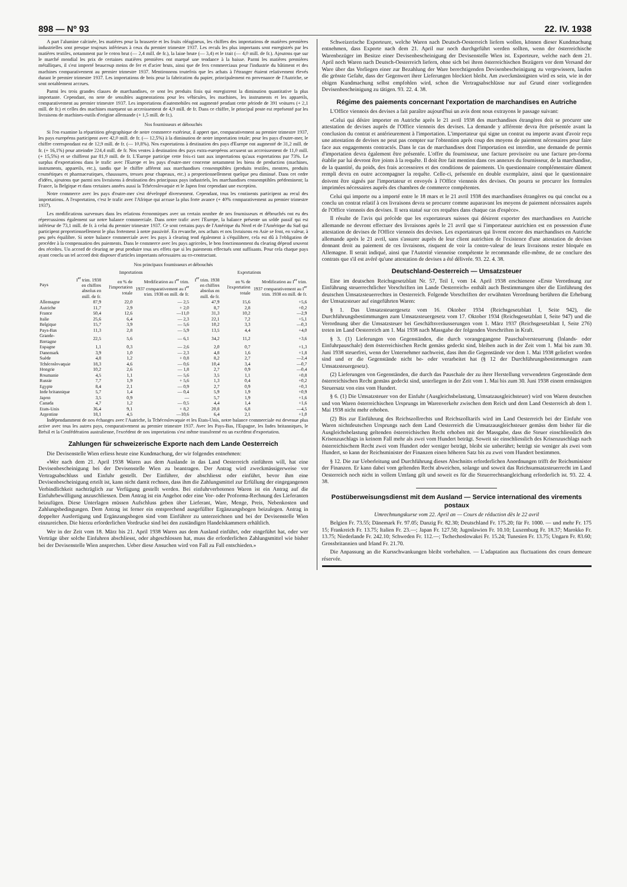898 — Nº 93 22. IV. 1938
A part l'alumine calcinée, les matières pour la brasserie et les fruits oléagineux, les chiffres des importations de matières premières industrielles sont presque toujours inférieurs à ceux du premier trimestre 1937. Les reculs les plus importants sont enregistrés par les matières textiles, notamment par le coton brut (— 2,4 mill. de fr.), la laine brute (— 3,4) et le trait (— 4,0 mill. de fr.). Ajoutons que sur le marché mondial les prix de certaines matières premières ont marqué une tendance à la baisse. Parmi les matières premières métalliques, il s'est importé beaucoup moins de fer et d'acier bruts, ainsi que de fers commerciaux pour l'industrie du bâtiment et des machines comparativement au premier trimestre 1937. Mentionnons toutefois que les achats à l'étranger étaient relativement élevés durant le premier trimestre 1937. Les importations de bois pour la fabrication du papier, principalement en provenance de l'Autriche, se sont notablement accrues.
Parmi les trois grandes classes de marchandises, ce sont les produits finis qui enregistrent la diminution quantitative la plus importante. Cependant, on note de sensibles augmentations pour les véhicules, les machines, les instruments et les appareils, comparativement au premier trimestre 1937. Les importations d'automobiles ont augmenté pendant cette période de 391 voitures (+ 2,1 mill. de fr.) et celles des machines marquent un accroissement de 4,9 mill. de fr. Dans ce chiffre, le principal poste est représenté par les livraisons de machines-outils d'origine allemande (+ 1,5 mill. de fr.).
Nos fournisseurs et débouchés
Si l'on examine la répartition géographique de notre commerce extérieur, il appert que, comparativement au premier trimestre 1937, les pays européens participent avec 42,0 mill. de fr. (— 12,5%) à la diminution de notre importation totale; pour les pays d'outre-mer, le chiffre correspondant est de 12,9 mill. de fr. (— 10,8%). Nos exportations à destination des pays d'Europe ont augmenté de 31,2 mill. de fr. (+ 16,1%) pour atteindre 224,4 mill. de fr. Nos ventes à destination des pays extra-européens accusent un accroissement de 11,0 mill. (+ 15,5%) et se chiffrent par 81,9 mill. de fr. L'Europe participe cette fois-ci tant aux importations qu'aux exportations par 73%. Le surplus d'exportations dans le trafic avec l'Europe et les pays d'outre-mer concerne notamment les biens de production (machines, instruments, appareils, etc.), tandis que le chiffre afférent aux marchandises consomptibles (produits textiles, montres, produits cosmétiques et pharmaceutiques, chaussures, tresses pour chapeaux, etc.) a proportionnellement quelque peu diminué. Dans cet ordre d'idées, ajoutons que parmi nos livraisons à destination des principaux pays industriels, les marchandises consomptibles prédominent; la France, la Belgique et dans certaines années aussi la Tchécoslovaquie et le Japon font cependant une exception.
Notre commerce avec les pays d'outre-mer s'est développé diversement. Cependant, tous les continents participent au recul des importations. A l'exportation, c'est le trafic avec l'Afrique qui accuse la plus forte avance (+ 40% comparativement au premier trimestre 1937).
Les modifications survenues dans les relations économiques avec un certain nombre de nos fournisseurs et débouchés ont eu des répercussions également sur notre balance commerciale. Dans notre trafic avec l'Europe, la balance présente un solde passif qui est inférieur de 73,1 mill. de fr. à celui du premier trimestre 1937. Ce sont certains pays de l'Amérique du Nord et de l'Amérique du Sud qui participent proportionnellement le plus fortement à notre passivité. En revanche, nos achats et nos livraisons en Asie se font, en valeur, à peu près équilibre. Si notre balance commerciale avec les pays à clearing tend également à s'équilibrer, cela est dû à l'obligation de procéder à la compensation des paiements. Dans le commerce avec les pays agricoles, le bon fonctionnement du clearing dépend souvent des récoltes. Un accord de clearing ne peut produire tous ses effets que si les paiements effectués sont suffisants. Pour cela chaque pays ayant conclu un tel accord doit disposer d'articles importants nécessaires au co-contractant.
Nos principaux fournisseurs et débouchés
| Pays | Importations | | | Exportations | | |
| --- | --- | --- | --- | --- | --- | --- |
| | I<sup>er</sup> trim. 1938 en chiffres absolus en mill. de fr. | en % de l'importation totale | Modification au I<sup>er</sup> trim. 1937 comparativement au I<sup>er</sup> trim. 1938 en mill. de fr. | I<sup>er</sup> trim. 1938 en chiffres absolus en mill. de fr. | en % de l'exportation totale | Modification au I<sup>er</sup> trim. 1937 comparativement au I<sup>er</sup> trim. 1938 en mill. de fr. |
| Allemagne | 87,9 | 22,0 | — 2,5 | 47,9 | 15,6 | +5,6 |
| Autriche | 11,7 | 2,9 | + 2,0 | 8,7 | 2,8 | +0,2 |
| France | 50,4 | 12,6 | —11,0 | 31,3 | 10,2 | —2,9 |
| Italie | 25,6 | 6,4 | — 2,3 | 22,1 | 7,2 | +5,1 |
| Belgique | 15,7 | 3,9 | — 5,6 | 10,2 | 3,3 | —0,3 |
| Pays-Bas | 11,3 | 2,8 | — 5,9 | 13,5 | 4,4 | +4,0 |
| Grande-Bretagne | 22,5 | 5,6 | — 6,1 | 34,2 | 11,2 | +3,6 |
| Espagne | 1,1 | 0,3 | — 2,6 | 2,0 | 0,7 | +1,3 |
| Danemark | 3,9 | 1,0 | — 2,3 | 4,8 | 1,6 | +1,8 |
| Suède | 4,8 | 1,2 | + 0,8 | 8,2 | 2,7 | —2,4 |
| Tchécoslovaquie | 18,3 | 4,6 | — 0,6 | 10,4 | 3,4 | —0,7 |
| Hongrie | 10,2 | 2,6 | — 1,8 | 2,7 | 0,9 | —0,4 |
| Roumanie | 4,5 | 1,1 | — 5,6 | 3,5 | 1,1 | +0,8 |
| Russie | 7,7 | 1,9 | + 5,6 | 1,3 | 0,4 | +0,2 |
| Egypte | 8,4 | 2,1 | — 0,9 | 2,7 | 0,9 | +0,3 |
| Inde britannique | 5,7 | 1,4 | — 0,4 | 5,9 | 1,9 | +0,9 |
| Japon | 3,5 | 0,9 | — | 5,7 | 1,9 | +1,6 |
| Canada | 4,7 | 1,2 | — 0,5 | 4,4 | 1,4 | +1,6 |
| Etats-Unis | 36,4 | 9,1 | + 8,2 | 20,8 | 6,8 | —4,5 |
| Argentine | 18,1 | 4,5 | —10,6 | 6,4 | 2,1 | +1,0 |
Indépendamment de nos échanges avec l'Autriche, la Tchécoslovaquie et les Etats-Unis, notre balance commerciale est devenue plus active avec tous les autres pays, comparativement au premier trimestre 1937. Avec les Pays-Bas, l'Espagne, les Indes britanniques, le Brésil et la Confédération australienne, l'excédent de nos importations s'est même transformé en un excédent d'exportation.
Zahlungen für schweizerische Exporte nach dem Lande Oesterreich
Die Devisenstelle Wien erliess heute eine Kundmachung, der wir folgendes entnehmen:
«Wer nach dem 21. April 1938 Waren aus dem Auslande in das Land Oesterreich einführen will, hat eine Devisenbescheinigung bei der Devisenstelle Wien zu beantragen. Der Antrag wird zweckmässigerweise vor Vertragsabschluss und Einfuhr gestellt. Der Einführer, der abschliesst oder einführt, bevor ihm eine Devisenbescheinigung erteilt ist, kann nicht damit rechnen, dass ihm die Zahlungsmittel zur Erfüllung der eingegangenen Verbindlichkeit nachträglich zur Verfügung gestellt werden. Bei einfuhrverbotenen Waren ist ein Antrag auf die Einfuhrbewilligung anzuschliessen. Dem Antrag ist ein Angebot oder eine Vor- oder Proforma-Rechnung des Lieferanten beizufügen. Diese Unterlagen müssen Aufschluss geben über Lieferant, Ware, Menge, Preis, Nebenkosten und Zahlungsbedingungen. Dem Antrag ist ferner ein entsprechend ausgefüllter Ergänzungsbogen beizulegen. Antrag in doppelter Ausfertigung und Ergänzungsbogen sind vom Einführer zu unterzeichnen und bei der Devisenstelle Wien einzureichen. Die hierzu erforderlichen Vordrucke sind bei den zuständigen Handelskammern erhältlich.
Wer in der Zeit vom 18. März bis 21. April 1938 Waren aus dem Ausland einführt, oder eingeführt hat, oder wer Verträge über solche Einfuhren abschliesst, oder abgeschlossen hat, muss die erforderlichen Zahlungsmittel wie bisher bei der Devisenstelle Wien ansprechen. Ueber diese Ansuchen wird von Fall zu Fall entschieden.»
Schweizerische Exporteure, welche Waren nach Deutsch-Oesterreich liefern wollen, können dieser Kundmachung entnehmen, dass Exporte nach dem 21. April nur noch durchgeführt werden sollten, wenn der österreichische Warenbezüger im Besitze einer Devisenbescheinigung der Devisenstelle Wien ist. Exporteure, welche nach dem 21. April noch Waren nach Deutsch-Oesterreich liefern, ohne sich bei ihren österreichischen Bezügern vor dem Versand der Ware über das Vorliegen einer zur Bezahlung der Ware berechtigenden Devisenbescheinigung zu vergewissern, laufen die grösste Gefahr, dass der Gegenwert ihrer Lieferungen blockiert bleibt. Am zweckmässigsten wird es sein, wie in der obigen Kundmachung selbst empfohlen wird, schon die Vertragsabschlüsse nur auf Grund einer vorliegenden Devisenbescheinigung zu tätigen. 93. 22. 4. 38.
Régime des paiements concernant l'exportation de marchandises en Autriche
L'Office viennois des devises a fait paraître aujourd'hui un avis dont nous extrayons le passage suivant:
«Celui qui désire importer en Autriche après le 21 avril 1938 des marchandises étrangères doit se procurer une attestation de devises auprès de l'Office viennois des devises. La demande y afférente devra être présentée avant la conclusion du contrat et antérieurement à l'importation. L'importateur qui signe un contrat ou importe avant d'avoir reçu une attestation de devises ne peut pas compter sur l'obtention après coup des moyens de paiement nécessaires pour faire face aux engagements contractés. Dans le cas de marchandises dont l'importation est interdite, une demande de permis d'importation devra également être présentée. L'offre du fournisseur, une facture provisoire ou une facture pro-forma établie par lui devront être joints à la requête. Il doit être fait mention dans ces annexes du fournisseur, de la marchandise, de la quantité, du poids, des frais accessoires et des conditions de paiements. Un questionnaire complémentaire dûment rempli devra en outre accompagner la requête. Celle-ci, présentée en double exemplaire, ainsi que le questionnaire doivent être signés par l'importateur et envoyés à l'Office viennois des devises. On pourra se procurer les formules imprimées nécessaires auprès des chambres de commerce compétentes.
Celui qui importe ou a importé entre le 18 mars et le 21 avril 1938 des marchandises étrangères ou qui conclut ou a conclu un contrat relatif à ces livraisons devra se procurer comme auparavant les moyens de paiement nécessaires auprès de l'Office viennois des devises. Il sera statué sur ces requêtes dans chaque cas d'espèce».
Il résulte de l'avis qui précède que les exportateurs suisses qui désirent exporter des marchandises en Autriche allemande ne devront effectuer des livraisons après le 21 avril que si l'importateur autrichien est en possession d'une attestation de devises de l'Office viennois des devises. Les exportateurs qui livrent encore des marchandises en Autriche allemande après le 21 avril, sans s'assurer auprès de leur client autrichien de l'existence d'une attestation de devises donnant droit au paiement de ces livraisons, risquent de voir la contre-valeur de leurs livraisons rester bloquée en Allemagne. Il serait indiqué, ainsi que l'Autorité viennoise compétente le recommande elle-même, de ne conclure des contrats que s'il est avéré qu'une attestation de devises a été délivrée. 93. 22. 4. 38.
Deutschland-Oesterreich — Umsatzsteuer
Eine im deutschen Reichsgesetzblatt Nr. 57, Teil I, vom 14. April 1938 erschienene «Erste Verordnung zur Einführung steuerrechtlicher Vorschriften im Lande Oesterreich» enthält auch Bestimmungen über die Einführung des deutschen Umsatzsteuerrechtes in Oesterreich. Folgende Vorschriften der erwähnten Verordnung berühren die Erhebung der Umsatzsteuer auf eingeführten Waren:
§ 1. Das Umsatzsteuergesetz vom 16. Oktober 1934 (Reichsgesetzblatt I, Seite 942), die Durchführungsbestimmungen zum Umsatzsteuergesetz vom 17. Oktober 1934 (Reichsgesetzblatt I, Seite 947) und die Verordnung über die Umsatzsteuer bei Geschäftsveräusserungen vom 1. März 1937 (Reichsgesetzblatt I, Seite 276) treten im Land Oesterreich am 1. Mai 1938 nach Massgabe der folgenden Vorschriften in Kraft.
§ 3. (1) Lieferungen von Gegenständen, die durch vorangegangene Pauschalversteuerung (Inlands- oder Einfuhrpauschale) dem österreichischen Recht gemäss gedeckt sind, bleiben auch in der Zeit vom 1. Mai bis zum 30. Juni 1938 steuerfrei, wenn der Unternehmer nachweist, dass ihm die Gegenstände vor dem 1. Mai 1938 geliefert worden sind und er die Gegenstände nicht be- oder verarbeitet hat (§ 12 der Durchführungsbestimmungen zum Umsatzsteuergesetz).
(2) Lieferungen von Gegenständen, die durch das Pauschale der zu ihrer Herstellung verwendeten Gegenstände dem österreichischen Recht gemäss gedeckt sind, unterliegen in der Zeit vom 1. Mai bis zum 30. Juni 1938 einem ermässigten Steuersatz von eins vom Hundert.
§ 6. (1) Die Umsatzsteuer von der Einfuhr (Ausgleichsbelastung, Umsatzausgleichsteuer) wird von Waren deutschen und von Waren österreichischen Ursprungs im Warenverkehr zwischen dem Reich und dem Land Oesterreich ab dem 1. Mai 1938 nicht mehr erhoben.
(2) Bis zur Einführung des Reichszollrechts und Reichszolltarifs wird im Land Oesterreich bei der Einfuhr von Waren nichtdeutschen Ursprungs nach dem Land Oesterreich die Umsatzausgleichsteuer gemäss dem bisher für die Ausgleichsbelastung geltenden österreichischen Recht erhoben mit der Massgabe, dass die Steuer einschliesslich des Krisenzuschlags in keinem Fall mehr als zwei vom Hundert beträgt. Soweit sie einschliesslich des Krisenzuschlags nach österreichischem Recht zwei vom Hundert oder weniger beträgt, bleibt sie unberührt; beträgt sie weniger als zwei vom Hundert, so kann der Reichsminister der Finanzen einen höheren Satz bis zu zwei vom Hundert bestimmen.
§ 12. Die zur Ueberleitung und Durchführung dieses Abschnitts erforderlichen Anordnungen trifft der Reichsminister der Finanzen. Er kann dabei vom geltenden Recht abweichen, solange und soweit das Reichsumsatzsteuerrecht im Land Oesterreich noch nicht in vollem Umfang gilt und soweit es für die Steuerrechtsangleichung erforderlich ist. 93. 22. 4. 38.
Postüberweisungsdienst mit dem Ausland — Service international des virements postaux
Umrechnungskurse vom 22. April an — Cours de réduction dès le 22 avril
Belgien Fr. 73.55; Dänemark Fr. 97.05; Danzig Fr. 82.30; Deutschland Fr. 175.20; für Fr. 1000. — und mehr Fr. 175 15; Frankreich Fr. 13.75; Italien Fr. 23.—; Japan Fr. 127.50; Jugoslawien Fr. 10.10; Luxemburg Fr. 18.37; Marokko Fr. 13.75; Niederlande Fr. 242.10; Schweden Fr. 112.—; Tschechoslowakei Fr. 15.24; Tunesien Fr. 13.75; Ungarn Fr. 83.60; Grossbritannien und Irland Fr. 21.70.
Die Anpassung an die Kursschwankungen bleibt vorbehalten. — L'adaptation aux fluctuations des cours demeure réservée.